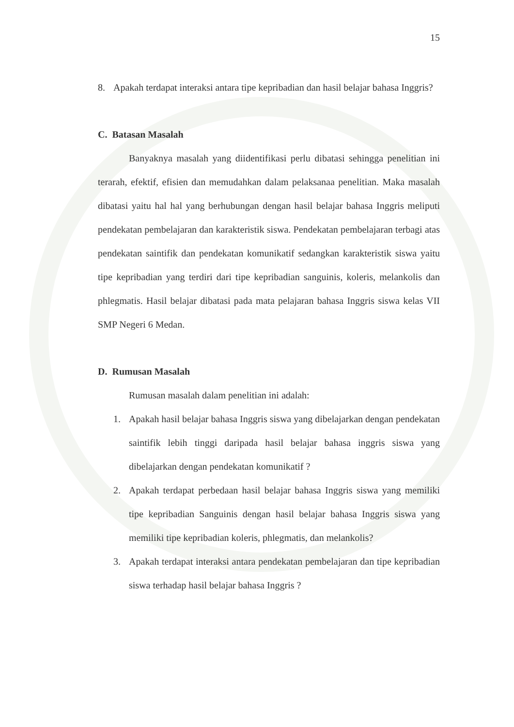15
8. Apakah terdapat interaksi antara tipe kepribadian dan hasil belajar bahasa Inggris?
C. Batasan Masalah
Banyaknya masalah yang diidentifikasi perlu dibatasi sehingga penelitian ini terarah, efektif, efisien dan memudahkan dalam pelaksanaa penelitian. Maka masalah dibatasi yaitu hal hal yang berhubungan dengan hasil belajar bahasa Inggris meliputi pendekatan pembelajaran dan karakteristik siswa. Pendekatan pembelajaran terbagi atas pendekatan saintifik dan pendekatan komunikatif sedangkan karakteristik siswa yaitu tipe kepribadian yang terdiri dari tipe kepribadian sanguinis, koleris, melankolis dan phlegmatis. Hasil belajar dibatasi pada mata pelajaran bahasa Inggris siswa kelas VII SMP Negeri 6 Medan.
D. Rumusan Masalah
Rumusan masalah dalam penelitian ini adalah:
1. Apakah hasil belajar bahasa Inggris siswa yang dibelajarkan dengan pendekatan saintifik lebih tinggi daripada hasil belajar bahasa inggris siswa yang dibelajarkan dengan pendekatan komunikatif ?
2. Apakah terdapat perbedaan hasil belajar bahasa Inggris siswa yang memiliki tipe kepribadian Sanguinis dengan hasil belajar bahasa Inggris siswa yang memiliki tipe kepribadian koleris, phlegmatis, dan melankolis?
3. Apakah terdapat interaksi antara pendekatan pembelajaran dan tipe kepribadian siswa terhadap hasil belajar bahasa Inggris ?